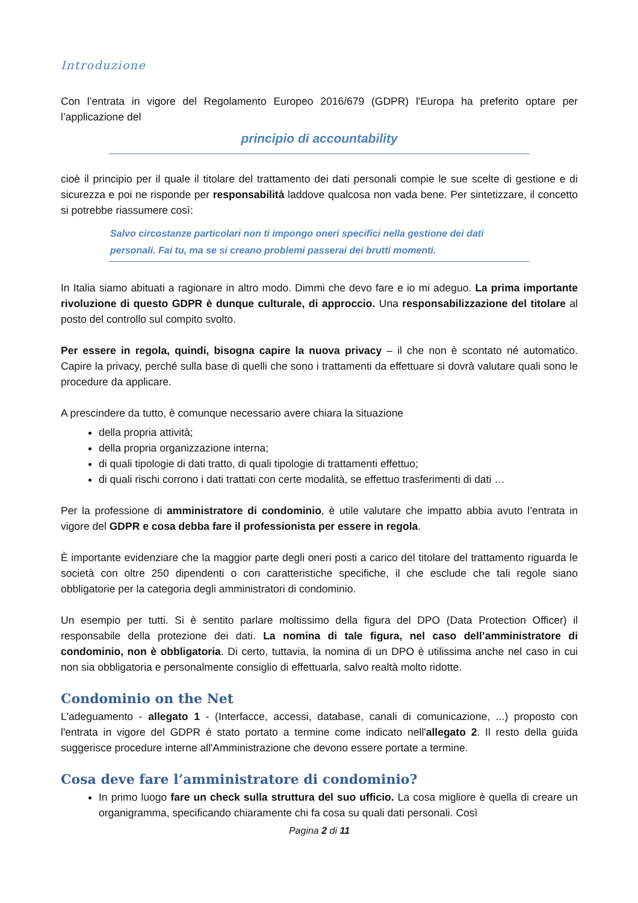Introduzione
Con l’entrata in vigore del Regolamento Europeo 2016/679 (GDPR) l'Europa ha preferito optare per l’applicazione del
principio di accountability
cioè il principio per il quale il titolare del trattamento dei dati personali compie le sue scelte di gestione e di sicurezza e poi ne risponde per responsabilità laddove qualcosa non vada bene. Per sintetizzare, il concetto si potrebbe riassumere così:
Salvo circostanze particolari non ti impongo oneri specifici nella gestione dei dati personali. Fai tu, ma se si creano problemi passerai dei brutti momenti.
In Italia siamo abituati a ragionare in altro modo. Dimmi che devo fare e io mi adeguo. La prima importante rivoluzione di questo GDPR è dunque culturale, di approccio. Una responsabilizzazione del titolare al posto del controllo sul compito svolto.
Per essere in regola, quindi, bisogna capire la nuova privacy – il che non è scontato né automatico. Capire la privacy, perché sulla base di quelli che sono i trattamenti da effettuare si dovrà valutare quali sono le procedure da applicare.
A prescindere da tutto, è comunque necessario avere chiara la situazione
della propria attività;
della propria organizzazione interna;
di quali tipologie di dati tratto, di quali tipologie di trattamenti effettuo;
di quali rischi corrono i dati trattati con certe modalità, se effettuo trasferimenti di dati …
Per la professione di amministratore di condominio, è utile valutare che impatto abbia avuto l’entrata in vigore del GDPR e cosa debba fare il professionista per essere in regola.
È importante evidenziare che la maggior parte degli oneri posti a carico del titolare del trattamento riguarda le società con oltre 250 dipendenti o con caratteristiche specifiche, il che esclude che tali regole siano obbligatorie per la categoria degli amministratori di condominio.
Un esempio per tutti. Si è sentito parlare moltissimo della figura del DPO (Data Protection Officer) il responsabile della protezione dei dati. La nomina di tale figura, nel caso dell’amministratore di condominio, non è obbligatoria. Di certo, tuttavia, la nomina di un DPO è utilissima anche nel caso in cui non sia obbligatoria e personalmente consiglio di effettuarla, salvo realtà molto ridotte.
Condominio on the Net
L'adeguamento - allegato 1 - (Interfacce, accessi, database, canali di comunicazione, ...) proposto con l'entrata in vigore del GDPR è stato portato a termine come indicato nell'allegato 2. Il resto della guida suggerisce procedure interne all'Amministrazione che devono essere portate a termine.
Cosa deve fare l’amministratore di condominio?
In primo luogo fare un check sulla struttura del suo ufficio. La cosa migliore è quella di creare un organigramma, specificando chiaramente chi fa cosa su quali dati personali. Così
Pagina 2 di 11